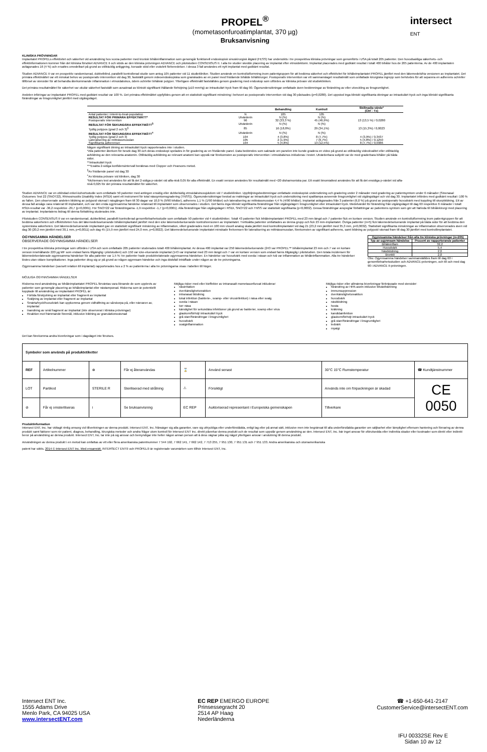intersect
ENT
PROPEL<sup>®</sup>
(mometasonfuroatimplantat, 370 µg)
Bruksanvisning
KLINISKA PRÖVNINGAR
Implantatet PROPELs effektivitet och säkerhet vid användning hos vuxna patienter med kronisk bihåleinflammation som genomgår funktionell endoskopisk sinuskirurgisk åtgärd (FESS) har undersökts i tre prospektiva kliniska prövningar som genomförts i USA på totalt 205 patienter. Den huvudsakliga säkerhets- och effektinformationen kommer från det kliniska försöket ADVANCE II och stöds av den kliniska prövningen ADVANCE och pilotstudien CONSENSUS II. I alla tre studier skedde placering av implantat efter etmoidektomi. Implantat placerades med godkänt resultat i totalt 400 bihålor hos de 205 patienterna. Av de 400 implantaten avlägsnades 16 (4 %) och ersattes omedelbart på grund av otillräcklig anliggning, korsade stöd eller ovävlett förberedelser. I dessa 3 fall användes ett nytt implantat med godkänt resultat.
Studien ADVANCE II var en prospektiv randomiserad, dubbelblind, parallellt kontrollerad studie som antog 105 patienter vid 11 studiekliniker. Studien använde en kontrollutformning inom patientgruppen för att bedöma säkerhet och effektivitet för bihåleimplantatet PROPEL jämfört med den läkemedelsfria versionen av implantatet. Det primära effektmåttet var ett minskat behov av postoperativ intervention vid dag 30, fastställt genom videoendoskopiska som granskades av en panel med fristående bihålde bihålkirurger. Postoperativ intervention var ett sammanslaget resultatmått som omfattade kirurgiska ingrepp som behövdes för att separera en adherens och/eller tillförsel av steroider för att behandla återkommande inflammation i etmoidalsinus, ödem och/eller bihåleär polyper. Ytterligare effektmått fastställdes genom gradering med endoskop som utfördes av kliniska prövare vid studiekliniken.
Det primära resultatmåttet för säkerhet var okulär säkerhet fastställt som avsaknad av kliniskt signifikant ihållande förhöjning (≥10 mmHg) av intraokulärt tryck fram till dag 90. Ögonundersökningar omfattade även bedömningar av förändring av eller utveckling av linsgrumlighet.
Andelen införingar av implantatet PROPEL med godkänt resultat var 100 %. Det primära effektmåttet uppfylldes genom att en statistiskt signifikant minskning i behovet av postoperativ intervention vid dag 30 påvisades (p=0,0280). Det uppstod inga kliniskt signifikanta ökningar av intraokulärt tryck och inga kliniskt signifikanta förändringar av linsgrumlighet jämfört med utgångsläget.
| | | Behandling | Kontroll | Skillnad/p-värde° (Ctrl - Tx) |
| --- | --- | --- | --- | --- |
| Antal patienter i intent-to-treat-population | N | 105 | 105 | |
| RESULTAT FÖR PRIMÄRA EFFEKTMÅTT* | Utvärderin | N (%) | N (%) | |
| Postoperativ intervention | 96 | 32 (33,3 %) | 45 (46,9%) | 13 (13,5 %) / 0,0280 |
| RESULTAT FÖR SEKUNDÄRA EFFEKTMÅTT<sup>§</sup> | Utvärderin | N (%) | N (%) | |
| Tydlig polypos (grad 2 och 3)<sup>§</sup> | 85 | 16 (18,8%) | 29 (34,1%) | 13 (15,3%) / 0,0023 |
| RESULTAT FÖR SEKUNDÄRA EFFEKTMÅTT<sup>±</sup> | Utvärderin | N (%) | N (%) | |
| Tydlig polypos (grad 2 och 3) | 104 | 4 (3,8%) | 8 (7,7%) | 4 (3,9%) / 0,3437 |
| Lateralisering av mittnässmusslan | 105 | 2 (1,9%) | 7 (6,7%) | 5 (4,8%) / 0,1250 |
| Signifikanta adherenser | 104 | 5 (4,8%) | 13 (12,5%) | 8 (7,7%) / 0,0386 |
Någon signifikant ökning av intraokulärt tryck rapporterades inte i studien.
*Alla patienter återkom för besök dag 30 och deras endoskopi spelades in för gradering av en fristående panel. Data bedömdes som saknade om panelen inte kunde gradera en video på grund av otillräcklig videokvalitet eller otillräcklig avbildning av den relevanta anatomin. Otillräcklig avbildning av relevant anatomi kan uppstå när förekomsten av postoperativ intervention i etmoidalsinus inkluderas i testet. Utvärderbara subjekt var de med graderbara bihåler på båda sidor.
**Intraokulärt tryck
***Exakta 2-sidiga konfidensintervall beräknas med Clopper och Pearsons metod.
<sup>§</sup> Av fristående panel vid dag 30
<sup>±</sup>Av kliniska prövare vid kliniken, dag 30
°McNemars test användes för att få det 2-sidiga p-värdet vid alfa-nivå 0,05 för alla effektmått. En exakt version användes för resultatmått med <20 disharmoniska par. Ett exakt binomialtest användes för att få det ensidiga p-värdet vid alfa-nivå 0,025 för det primära resultatmåttet för säkerhet.
Studien ADVANCE var en oblindad enkel-kohortsstudie som omfattade 50 patienter med antingen ensidig eller dubbelsidig etmoidalsinussjukdom vid 7 studiekliniker. Uppföljningsbedömningar omfattade endoskopisk undersökning och gradering under 2 månader med gradering av patientsymtom under 6 månader (Sinonasal Outcomes Test 22 (SNOT22), Rhinosinusitis Disability Index (RSDI) samt ett instrument för total nässymtomsgradering (TNSS)). Ögonundersökningar bestod av mätningar av intraokulärt tryck och undersökning med spaltlampa avseende linsgrumlighet vid utgångsläget och vid dag 30. Implantatet infördes med godkänt resultat i 100 % av fallen. Den observerade andelen bildning av polypoid vävnad i näsgången fram till 30 dagar var 10,0 % (9/90 bihålor), adherens 1,1 % (1/90 bihålor) och lateralisering av mittnässmusslan 4,4 % (4/90 bihålor). Implantat avlägsnades från 3 patienter (6,0 %) på grund av postoperativ huvudvärk med koppling till skorpbildning. Ett av dessa fall ansågs vara relaterat till implantatet, och var den enda ogynnsamma händelse relaterad till implantatet som observerades i studien. Det fanns inga kliniskt signifikanta förändringar från utgångsläget i linsgrumlighet eller intraokulärt tryck. Medelvärdet för förändring från utgångsläget till dag 60 respektive 6 månader i totalt RSDI-resultat var -36,2 respektive -29,7 (p<0,0001). För SNOT22 var förändringarna -1,9 respektive -1,7 (p<0,0001). Alla förändringar från utgångsläget i RSDI, SNOT22 och TNSS var statistiskt signifikanta (p<0,0002). Dessa förändringar avspeglar förbättringar av patientens symtom som gör att härleda till bihålekirurgi med placering av implantat. Implantatens bidrag till denna förbättring studerades inte.
Pilotstudien CONSENSUS II var en randomiserad, dubbelblind, parallellt kontrollerad genomförbarhetsstudie som omfattade 50 patienter vid 4 studiekliniker. Totalt 43 patienter fick bihåleimplantatet PROPEL med 23 mm längd och 7 patienter fick en kortare version. Studien använde en kontrollutformning inom patientgruppen för att bedöma säkerheten och effektiviteten hos det läkemedelsseluerande bihåleimplantatet jämfört med den icke läkemedelseluerande kontrollversionen av implantatet. Trettioåtta patienter omfattades av denna grupp och fick 23 mm-implantatet. Övriga patienter (n=5) fick läkemedelseluerande implantat på båda sidor för att bedöma den systemiska säkerheten. Det läkemedelseluerande implantatet gav en statistiskt signifikant minskning av inflammation, vilket graderades med en 100 mm visuell analog skala jämfört med kontrollimplantatet vid dag 21 (23,2 mm jämfört med 35,3 mm, p=0,0032). Statistiskt signifikanta minskningar av inflammation observerades även vid dag 30 (20,2 mm jämfört med 30,1 mm, p=0,0011) och dag 45 (15,9 mm jämfört med 24,0 mm, p=0,0022). Det läkemedelseluerande implantatet minskade frekvensen för lateralisering av mittnässmusslan, förekomsten av signifikant adherens, samt bildning av polypoid vävnad fram till dag 30 jämfört med kontrollimplantatet.
OGYNNSAMMA HÄNDELSER
OBSERVERADE OGYNNSAMMA HÄNDELSER
I tre prospektiva kliniska prövningar som utfördes i USA och som omfattade 205 patienter studerades totalt 400 bihåleimplantat. Av dessa 400 implantat var 250 läkemedelseluerande (243 var PROPEL™ bihåleimplantat 23 mm och 7 var en kortare version innehållande 220 µg MF som endast fanns tillgänglig i pilotstudien) och 150 var icke-eluerande implantat (143 var implantat med 23 mm längd och 7 var en kortare version som endast fanns tillgänglig i pilotstudien. Den totala incidensen för läkemedelsrelaterade ogynnsamma händelser för alla patienter var 1,5 %: tre patienter hade produktrelaterade ogynnsamma händelser. En händelse var huvudvärk med sveda i näsan och två var inflammation av bihåleinflammation. Alla tre händelser löstes utan vidare komplikationer. Inga patienter drog sig ur på grund av någon ogynnsam händelse och inga dödsfall inträffade under någon av de tre prövningarna.
Ogynnsamma händelser (oavsett relation till implantat) rapporterades hos ≥ 2 % av patienterna i alla tre prövningarna visas i tabellen till höger.
| Ogynnsamma händelser från alla tre kliniska prövningar (n=205) | |
| --- | --- |
| Typ av ogynnsam händelse | Procent av rapporterande patienter |
| Bihåleinflam | 32,2 |
| Huvudvärk | 5,4 |
| Näsblödning | 2,0 |
| Bronkit | 2,0 |
Obs: Ogynnsamma händelser sammanställdes fram till dag 60 i genomförbarhetsstudien och ADVANCE-prövningen, och till och med dag 90 i ADVANCE II-prövningen.
MÖJLIGA OGYNNSAMMA HÄNDELSER
Riskerna med användning av bihåleimplantatet PROPEL förväntas vara liknande de som upplevts av patienter som genomgår placering av bihåleimplantat eller nästamponad. Riskerna som är potentiellt kopplade till användning av implantatet PROPEL är:
Förtida förskjutning av implantat eller fragment av implantat
Sväljning av implantat eller fragment av implantat
Smärta/tryck/huvudvärk kan uppkomma genom vidhäftning av sårskorpa på, eller närvaron av, implantat
Inandning av små fragment av implantat (inte observerat i kliniska prövningar)
Reaktion mot främmande föremål, inklusive bildning av granulationsvävnad
Möjliga risker med eller bieffekter av intranasalt mometasonfuroat inkluderar:
näsirritation
överkänslighetsreaktion
intranasal blödning
lokal infektion (bakterie-, svamp- eller virusinfektion) i näsa eller svalg
sveda i näsan
torr näsa
känslighet för sekundära infektioner på grund av bakterier, svamp eller virus
glaukom/förhöjt intraokulärt tryck
grå starr/förändringar i linsgrumlighet
huvudvärk
svalginflammation
Möjliga risker eller allmänna biverkningar förknippade med steroider:
förändring av HPA-axeln inklusive tillväxthämning
immunsuppression
överkänslighetsreaktion
huvudvärk
näsblödning
hosta
kräkning
kandidainfektion
glaukom/förhöjt intraokulärt tryck
grå starr/förändringar i linsgrumlighet
ledvärk
myalgi
Det kan förekomma andra biverkningar som i dagsläget inte förutses.
| Symboler som används på produktetiketter | | | | | | | |
| REF | Artikelnummer | ⊗ | Får ej återanvändas | ⌛ | Använd senast | 30°C 15°C Rumstemperatur | ☎ Kundtjänstnummer |
| LOT | Partikod | STERILE R | Steriliserad med strålning | ⚠ | Försiktigt | Används inte om förpackningen är skadad | CE 0050 |
| ⊘ | Får ej omsteriliseras | i | Se bruksanvisning | EC REP | Auktoriserad representant i Europeiska gemenskapen | Tillverkare | |
Produktinformation
Intersect ENT, Inc. har vidtagit rimlig omsorg vid tillverkningen av denna produkt. Intersect ENT, Inc. frånsäger sig alla garantier, vare sig uttryckliga eller underförstådda, enligt lag eller på annat sätt, inklusive men inte begränsat till alla underförstådda garantier om säljbarhet eller lämplighet eftersom hantering och förvaring av denna produkt samt faktorer som rör patient, diagnos, behandling, kirurgiska metoder och andra frågor utom kontroll för Intersect ENT Inc. direkt påverkar denna produkt och de resultat som uppstår genom användning av den. Intersect ENT, Inc. bär inget ansvar för oförutsedda eller indirekta skador eller kostnader som direkt eller indirekt beror på användning av denna produkt. Intersect ENT, Inc. tar inte på sig ansvar och bemyndigar inte heller någon annan person att å dess vägnar påta sig något ytterligare ansvar i anslutning till denna produkt.
Användningen av denna produkt i en metod kan omfattas av ett eller flera amerikanska patentnummer 7 544 192, 7 662 141, 7 662 142, 7 713 255, 7 951 130, 7 951 131 och 7 951 133. Andra amerikanska och utomamerikanska
patent har sökts. 2014 © Intersect ENT Inc. Med ensamrätt. INTERSECT ENT® och PROPEL® är registrerade varumärken som tillhör Intersect ENT, Inc.
Intersect ENT Inc.
1555 Adams Drive
Menlo Park, CA 94025 USA
www.intersectENT.com
EC REP EMERGO EUROPE
Prinsessegracht 20
2514 AP Haag
Nederländerna
☎ +1-650-641-2147
CustomerService@intersectENT.com
IFU 00332SE Rev E
Sidan 10 av 12